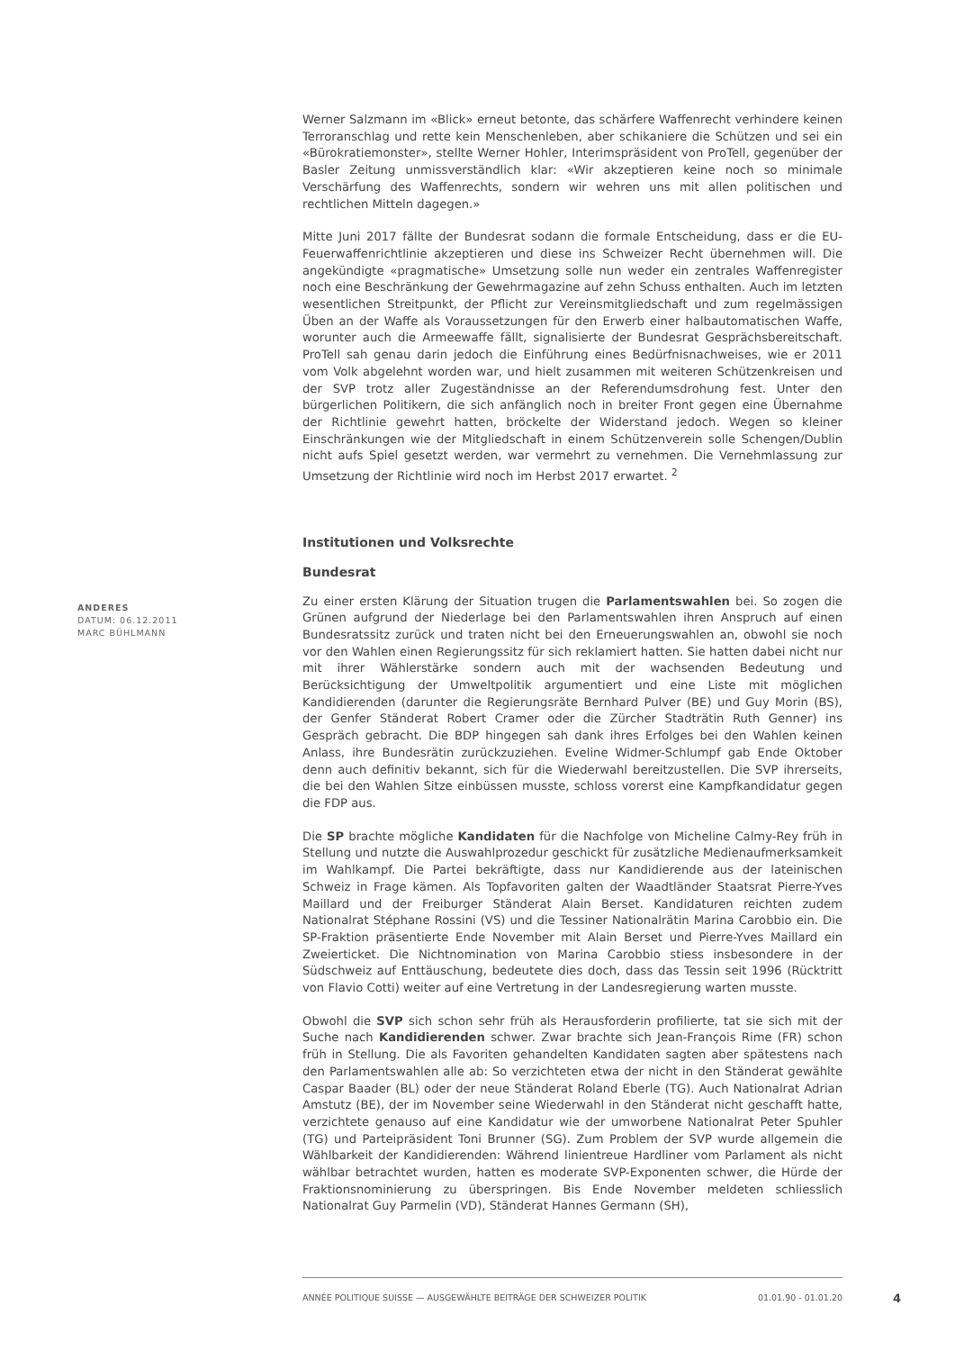Werner Salzmann im «Blick» erneut betonte, das schärfere Waffenrecht verhindere keinen Terroranschlag und rette kein Menschenleben, aber schikaniere die Schützen und sei ein «Bürokratiemonster», stellte Werner Hohler, Interimspräsident von ProTell, gegenüber der Basler Zeitung unmissverständlich klar: «Wir akzeptieren keine noch so minimale Verschärfung des Waffenrechts, sondern wir wehren uns mit allen politischen und rechtlichen Mitteln dagegen.»
Mitte Juni 2017 fällte der Bundesrat sodann die formale Entscheidung, dass er die EU-Feuerwaffenrichtlinie akzeptieren und diese ins Schweizer Recht übernehmen will. Die angekündigte «pragmatische» Umsetzung solle nun weder ein zentrales Waffenregister noch eine Beschränkung der Gewehrmagazine auf zehn Schuss enthalten. Auch im letzten wesentlichen Streitpunkt, der Pflicht zur Vereinsmitgliedschaft und zum regelmässigen Üben an der Waffe als Voraussetzungen für den Erwerb einer halbautomatischen Waffe, worunter auch die Armeewaffe fällt, signalisierte der Bundesrat Gesprächsbereitschaft. ProTell sah genau darin jedoch die Einführung eines Bedürfnisnachweises, wie er 2011 vom Volk abgelehnt worden war, und hielt zusammen mit weiteren Schützenkreisen und der SVP trotz aller Zugeständnisse an der Referendumsdrohung fest. Unter den bürgerlichen Politikern, die sich anfänglich noch in breiter Front gegen eine Übernahme der Richtlinie gewehrt hatten, bröckelte der Widerstand jedoch. Wegen so kleiner Einschränkungen wie der Mitgliedschaft in einem Schützenverein solle Schengen/Dublin nicht aufs Spiel gesetzt werden, war vermehrt zu vernehmen. Die Vernehmlassung zur Umsetzung der Richtlinie wird noch im Herbst 2017 erwartet. <sup>2</sup>
Institutionen und Volksrechte
Bundesrat
Zu einer ersten Klärung der Situation trugen die Parlamentswahlen bei. So zogen die Grünen aufgrund der Niederlage bei den Parlamentswahlen ihren Anspruch auf einen Bundesratssitz zurück und traten nicht bei den Erneuerungswahlen an, obwohl sie noch vor den Wahlen einen Regierungssitz für sich reklamiert hatten. Sie hatten dabei nicht nur mit ihrer Wählerstärke sondern auch mit der wachsenden Bedeutung und Berücksichtigung der Umweltpolitik argumentiert und eine Liste mit möglichen Kandidierenden (darunter die Regierungsräte Bernhard Pulver (BE) und Guy Morin (BS), der Genfer Ständerat Robert Cramer oder die Zürcher Stadträtin Ruth Genner) ins Gespräch gebracht. Die BDP hingegen sah dank ihres Erfolges bei den Wahlen keinen Anlass, ihre Bundesrätin zurückzuziehen. Eveline Widmer-Schlumpf gab Ende Oktober denn auch definitiv bekannt, sich für die Wiederwahl bereitzustellen. Die SVP ihrerseits, die bei den Wahlen Sitze einbüssen musste, schloss vorerst eine Kampfkandidatur gegen die FDP aus.
Die SP brachte mögliche Kandidaten für die Nachfolge von Micheline Calmy-Rey früh in Stellung und nutzte die Auswahlprozedur geschickt für zusätzliche Medienaufmerksamkeit im Wahlkampf. Die Partei bekräftigte, dass nur Kandidierende aus der lateinischen Schweiz in Frage kämen. Als Topfavoriten galten der Waadtländer Staatsrat Pierre-Yves Maillard und der Freiburger Ständerat Alain Berset. Kandidaturen reichten zudem Nationalrat Stéphane Rossini (VS) und die Tessiner Nationalrätin Marina Carobbio ein. Die SP-Fraktion präsentierte Ende November mit Alain Berset und Pierre-Yves Maillard ein Zweierticket. Die Nichtnomination von Marina Carobbio stiess insbesondere in der Südschweiz auf Enttäuschung, bedeutete dies doch, dass das Tessin seit 1996 (Rücktritt von Flavio Cotti) weiter auf eine Vertretung in der Landesregierung warten musste.
Obwohl die SVP sich schon sehr früh als Herausforderin profilierte, tat sie sich mit der Suche nach Kandidierenden schwer. Zwar brachte sich Jean-François Rime (FR) schon früh in Stellung. Die als Favoriten gehandelten Kandidaten sagten aber spätestens nach den Parlamentswahlen alle ab: So verzichteten etwa der nicht in den Ständerat gewählte Caspar Baader (BL) oder der neue Ständerat Roland Eberle (TG). Auch Nationalrat Adrian Amstutz (BE), der im November seine Wiederwahl in den Ständerat nicht geschafft hatte, verzichtete genauso auf eine Kandidatur wie der umworbene Nationalrat Peter Spuhler (TG) und Parteipräsident Toni Brunner (SG). Zum Problem der SVP wurde allgemein die Wählbarkeit der Kandidierenden: Während linientreue Hardliner vom Parlament als nicht wählbar betrachtet wurden, hatten es moderate SVP-Exponenten schwer, die Hürde der Fraktionsnominierung zu überspringen. Bis Ende November meldeten schliesslich Nationalrat Guy Parmelin (VD), Ständerat Hannes Germann (SH),
ANDERES
DATUM: 06.12.2011
MARC BÜHLMANN
ANNÉE POLITIQUE SUISSE — AUSGEWÄHLTE BEITRÄGE DER SCHWEIZER POLITIK 01.01.90 - 01.01.20
4